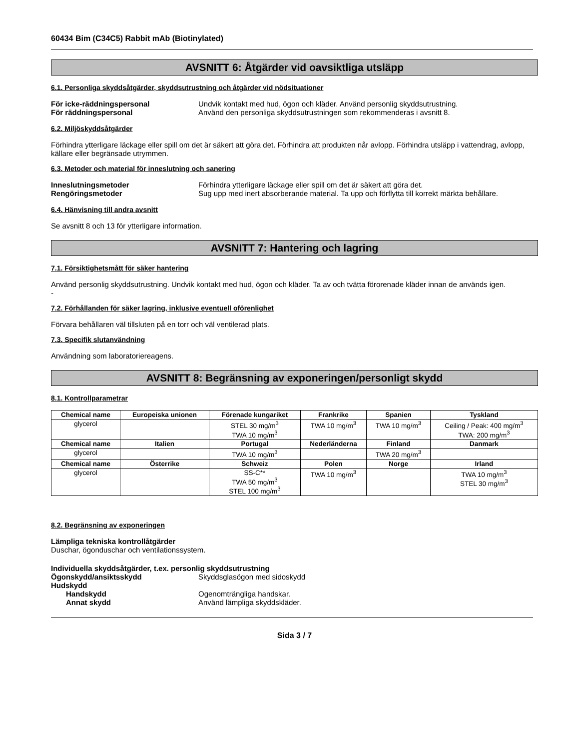60434 Bim (C34C5) Rabbit mAb (Biotinylated)
AVSNITT 6: Åtgärder vid oavsiktliga utsläpp
6.1. Personliga skyddsåtgärder, skyddsutrustning och åtgärder vid nödsituationer
För icke-räddningspersonal Undvik kontakt med hud, ögon och kläder. Använd personlig skyddsutrustning. För räddningspersonal Använd den personliga skyddsutrustningen som rekommenderas i avsnitt 8.
6.2. Miljöskyddsåtgärder
Förhindra ytterligare läckage eller spill om det är säkert att göra det. Förhindra att produkten når avlopp. Förhindra utsläpp i vattendrag, avlopp, källare eller begränsade utrymmen.
6.3. Metoder och material för inneslutning och sanering
Inneslutningsmetoder Förhindra ytterligare läckage eller spill om det är säkert att göra det. Rengöringsmetoder Sug upp med inert absorberande material. Ta upp och förflytta till korrekt märkta behållare.
6.4. Hänvisning till andra avsnitt
Se avsnitt 8 och 13 för ytterligare information.
AVSNITT 7: Hantering och lagring
7.1. Försiktighetsmått för säker hantering
Använd personlig skyddsutrustning. Undvik kontakt med hud, ögon och kläder. Ta av och tvätta förorenade kläder innan de används igen.
-
7.2. Förhållanden för säker lagring, inklusive eventuell oförenlighet
Förvara behållaren väl tillsluten på en torr och väl ventilerad plats.
7.3. Specifik slutanvändning
Användning som laboratoriereagens.
AVSNITT 8: Begränsning av exponeringen/personligt skydd
8.1. Kontrollparametrar
| Chemical name | Europeiska unionen | Förenade kungariket | Frankrike | Spanien | Tyskland |
| --- | --- | --- | --- | --- | --- |
| glycerol | | STEL 30 mg/m<sup>3</sup> TWA 10 mg/m<sup>3</sup> | TWA 10 mg/m<sup>3</sup> | TWA 10 mg/m<sup>3</sup> | Ceiling / Peak: 400 mg/m<sup>3</sup> TWA: 200 mg/m<sup>3</sup> |
| Chemical name | Italien | Portugal | Nederländerna | Finland | Danmark |
| glycerol | | TWA 10 mg/m<sup>3</sup> | | TWA 20 mg/m<sup>3</sup> | |
| Chemical name | Österrike | Schweiz | Polen | Norge | Irland |
| glycerol | | SS-C** TWA 50 mg/m<sup>3</sup> STEL 100 mg/m<sup>3</sup> | TWA 10 mg/m<sup>3</sup> | | TWA 10 mg/m<sup>3</sup> STEL 30 mg/m<sup>3</sup> |
8.2. Begränsning av exponeringen
Lämpliga tekniska kontrollåtgärder
Duschar, ögonduschar och ventilationssystem.
Individuella skyddsåtgärder, t.ex. personlig skyddsutrustning
Ögonskydd/ansiktsskydd Skyddsglasögon med sidoskydd Hudskydd Handskydd Ogenomträngliga handskar. Annat skydd Använd lämpliga skyddskläder.
Sida 3 / 7